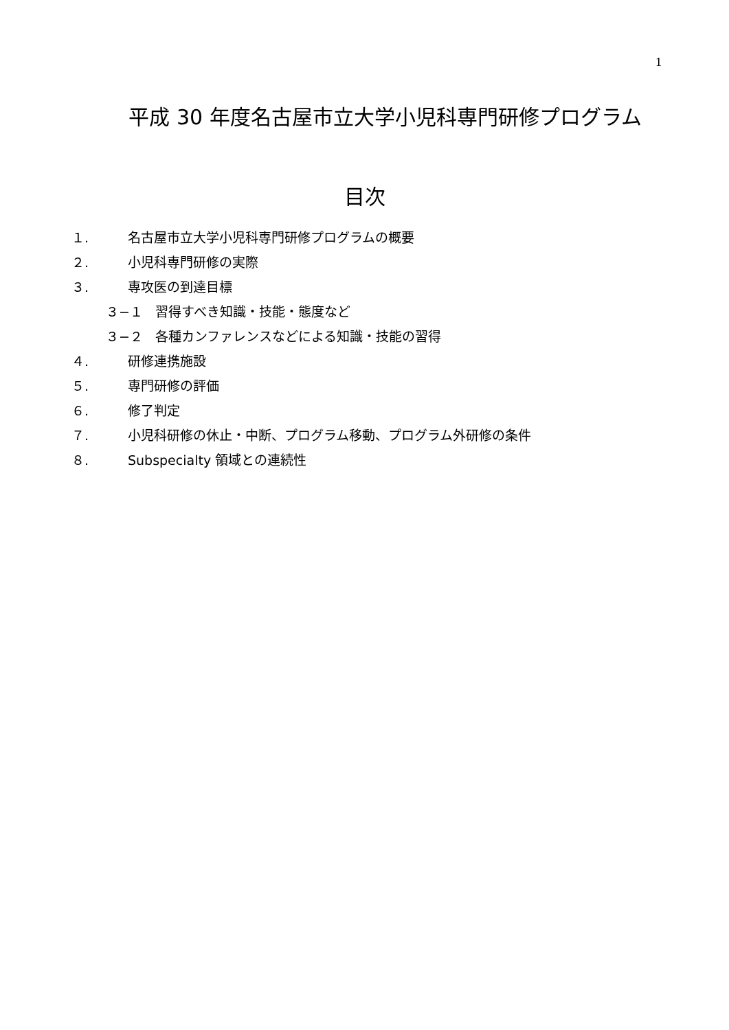1
平成 30 年度名古屋市立大学小児科専門研修プログラム
目次
１. 名古屋市立大学小児科専門研修プログラムの概要
２. 小児科専門研修の実際
３. 専攻医の到達目標
３−１ 習得すべき知識・技能・態度など
３−２ 各種カンファレンスなどによる知識・技能の習得
４. 研修連携施設
５. 専門研修の評価
６. 修了判定
７. 小児科研修の休止・中断、プログラム移動、プログラム外研修の条件
８. Subspecialty 領域との連続性